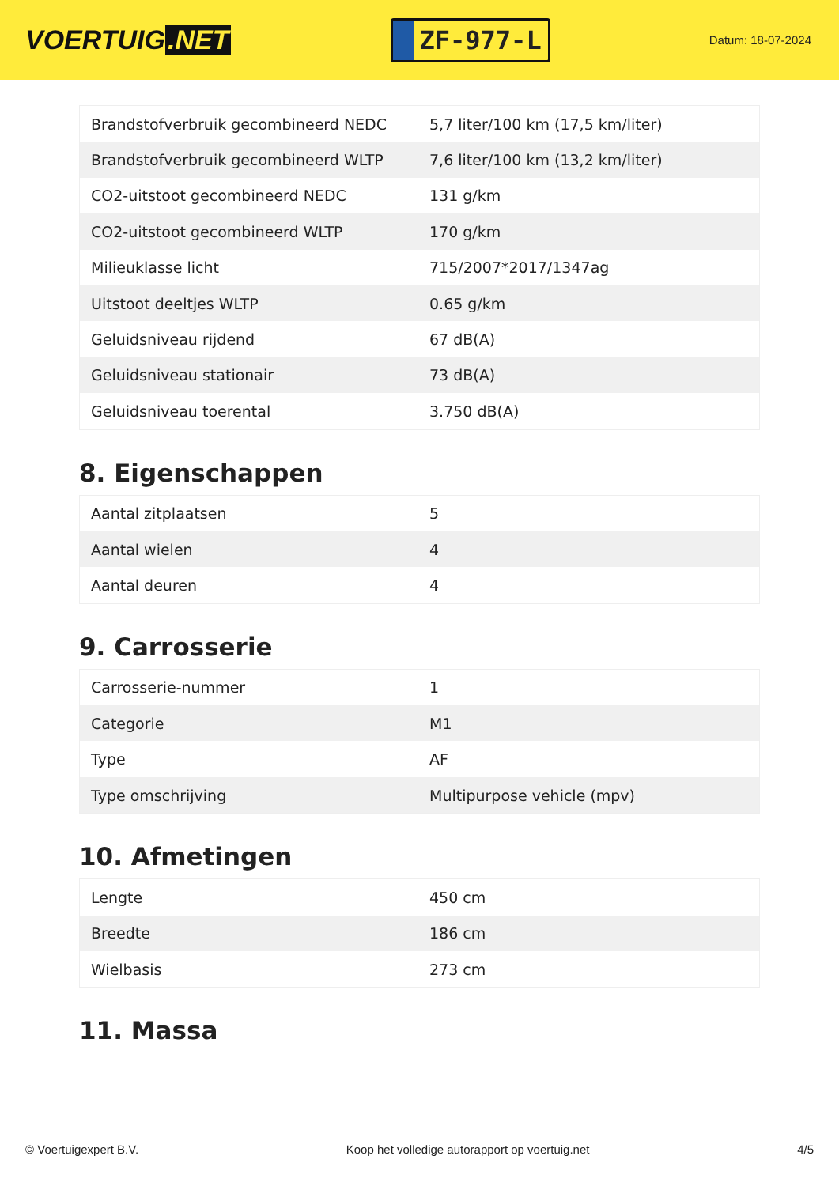VOERTUIG.NET
ZF-977-L
Datum: 18-07-2024
| Brandstofverbruik gecombineerd NEDC | 5,7 liter/100 km (17,5 km/liter) |
| Brandstofverbruik gecombineerd WLTP | 7,6 liter/100 km (13,2 km/liter) |
| CO2-uitstoot gecombineerd NEDC | 131 g/km |
| CO2-uitstoot gecombineerd WLTP | 170 g/km |
| Milieuklasse licht | 715/2007*2017/1347ag |
| Uitstoot deeltjes WLTP | 0.65 g/km |
| Geluidsniveau rijdend | 67 dB(A) |
| Geluidsniveau stationair | 73 dB(A) |
| Geluidsniveau toerental | 3.750 dB(A) |
8. Eigenschappen
| Aantal zitplaatsen | 5 |
| Aantal wielen | 4 |
| Aantal deuren | 4 |
9. Carrosserie
| Carrosserie-nummer | 1 |
| Categorie | M1 |
| Type | AF |
| Type omschrijving | Multipurpose vehicle (mpv) |
10. Afmetingen
| Lengte | 450 cm |
| Breedte | 186 cm |
| Wielbasis | 273 cm |
11. Massa
© Voertuigexpert B.V. Koop het volledige autorapport op voertuig.net 4/5